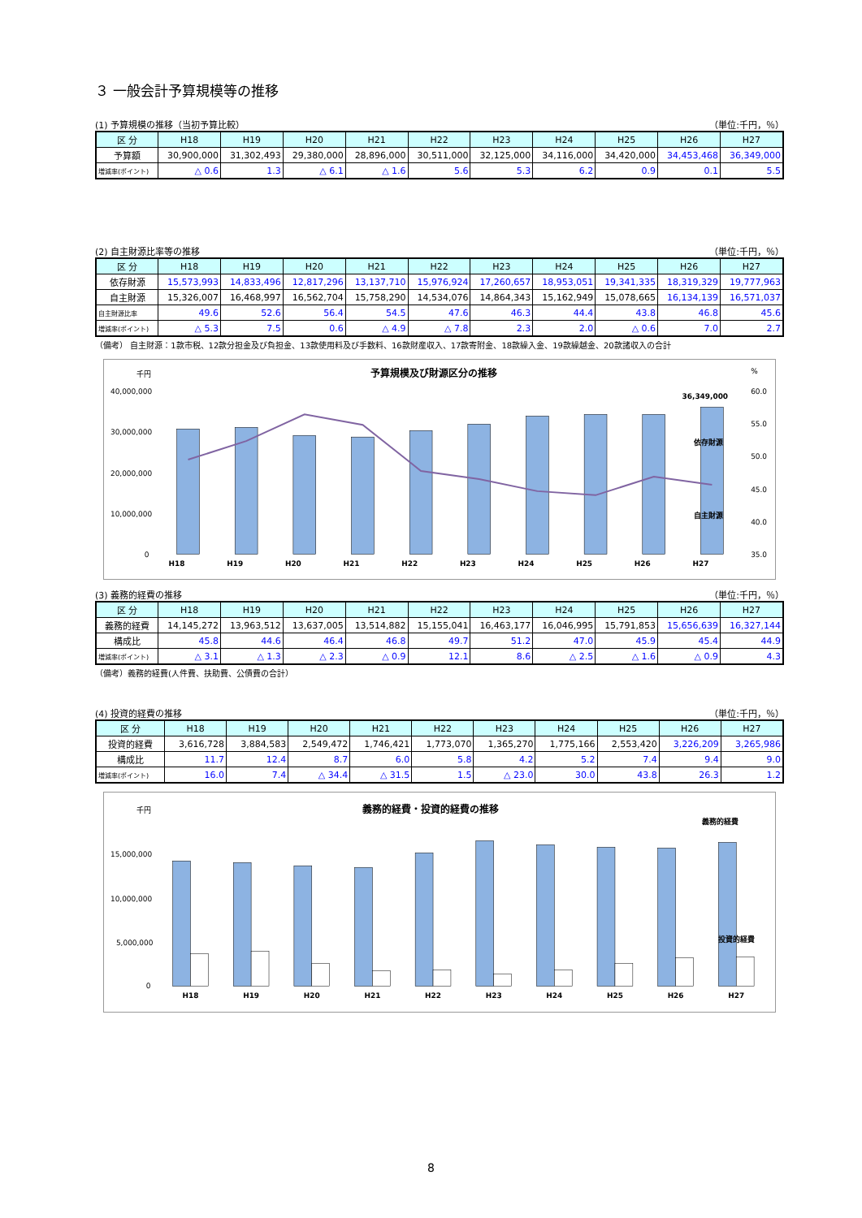３ 一般会計予算規模等の推移
(1) 予算規模の推移（当初予算比較） （単位:千円，％）
| 区 分 | H18 | H19 | H20 | H21 | H22 | H23 | H24 | H25 | H26 | H27 |
| --- | --- | --- | --- | --- | --- | --- | --- | --- | --- | --- |
| 予算額 | 30,900,000 | 31,302,493 | 29,380,000 | 28,896,000 | 30,511,000 | 32,125,000 | 34,116,000 | 34,420,000 | 34,453,468 | 36,349,000 |
| 増減率(ポイント) | △ 0.6 | 1.3 | △ 6.1 | △ 1.6 | 5.6 | 5.3 | 6.2 | 0.9 | 0.1 | 5.5 |
(2) 自主財源比率等の推移 （単位:千円，％）
| 区 分 | H18 | H19 | H20 | H21 | H22 | H23 | H24 | H25 | H26 | H27 |
| --- | --- | --- | --- | --- | --- | --- | --- | --- | --- | --- |
| 依存財源 | 15,573,993 | 14,833,496 | 12,817,296 | 13,137,710 | 15,976,924 | 17,260,657 | 18,953,051 | 19,341,335 | 18,319,329 | 19,777,963 |
| 自主財源 | 15,326,007 | 16,468,997 | 16,562,704 | 15,758,290 | 14,534,076 | 14,864,343 | 15,162,949 | 15,078,665 | 16,134,139 | 16,571,037 |
| 自主財源比率 | 49.6 | 52.6 | 56.4 | 54.5 | 47.6 | 46.3 | 44.4 | 43.8 | 46.8 | 45.6 |
| 増減率(ポイント) | △ 5.3 | 7.5 | 0.6 | △ 4.9 | △ 7.8 | 2.3 | 2.0 | △ 0.6 | 7.0 | 2.7 |
（備考） 自主財源：1款市税、12款分担金及び負担金、13款使用料及び手数料、16款財産収入、17款寄附金、18款繰入金、19款繰越金、20款諸収入の合計
千円
予算規模及び財源区分の推移
%
40,000,000
30,000,000
20,000,000
10,000,000
0
60.0
55.0
50.0
45.0
40.0
35.0
H18
H19
H20
H21
H22
H23
H24
H25
H26
H27
36,349,000
依存財源
自主財源
(3) 義務的経費の推移 （単位:千円，％）
| 区 分 | H18 | H19 | H20 | H21 | H22 | H23 | H24 | H25 | H26 | H27 |
| --- | --- | --- | --- | --- | --- | --- | --- | --- | --- | --- |
| 義務的経費 | 14,145,272 | 13,963,512 | 13,637,005 | 13,514,882 | 15,155,041 | 16,463,177 | 16,046,995 | 15,791,853 | 15,656,639 | 16,327,144 |
| 構成比 | 45.8 | 44.6 | 46.4 | 46.8 | 49.7 | 51.2 | 47.0 | 45.9 | 45.4 | 44.9 |
| 増減率(ポイント) | △ 3.1 | △ 1.3 | △ 2.3 | △ 0.9 | 12.1 | 8.6 | △ 2.5 | △ 1.6 | △ 0.9 | 4.3 |
（備考）義務的経費(人件費、扶助費、公債費の合計）
(4) 投資的経費の推移 （単位:千円，％）
| 区 分 | H18 | H19 | H20 | H21 | H22 | H23 | H24 | H25 | H26 | H27 |
| --- | --- | --- | --- | --- | --- | --- | --- | --- | --- | --- |
| 投資的経費 | 3,616,728 | 3,884,583 | 2,549,472 | 1,746,421 | 1,773,070 | 1,365,270 | 1,775,166 | 2,553,420 | 3,226,209 | 3,265,986 |
| 構成比 | 11.7 | 12.4 | 8.7 | 6.0 | 5.8 | 4.2 | 5.2 | 7.4 | 9.4 | 9.0 |
| 増減率(ポイント) | 16.0 | 7.4 | △ 34.4 | △ 31.5 | 1.5 | △ 23.0 | 30.0 | 43.8 | 26.3 | 1.2 |
千円
義務的経費・投資的経費の推移
15,000,000
10,000,000
5,000,000
0
H18
H19
H20
H21
H22
H23
H24
H25
H26
H27
義務的経費
投資的経費
8